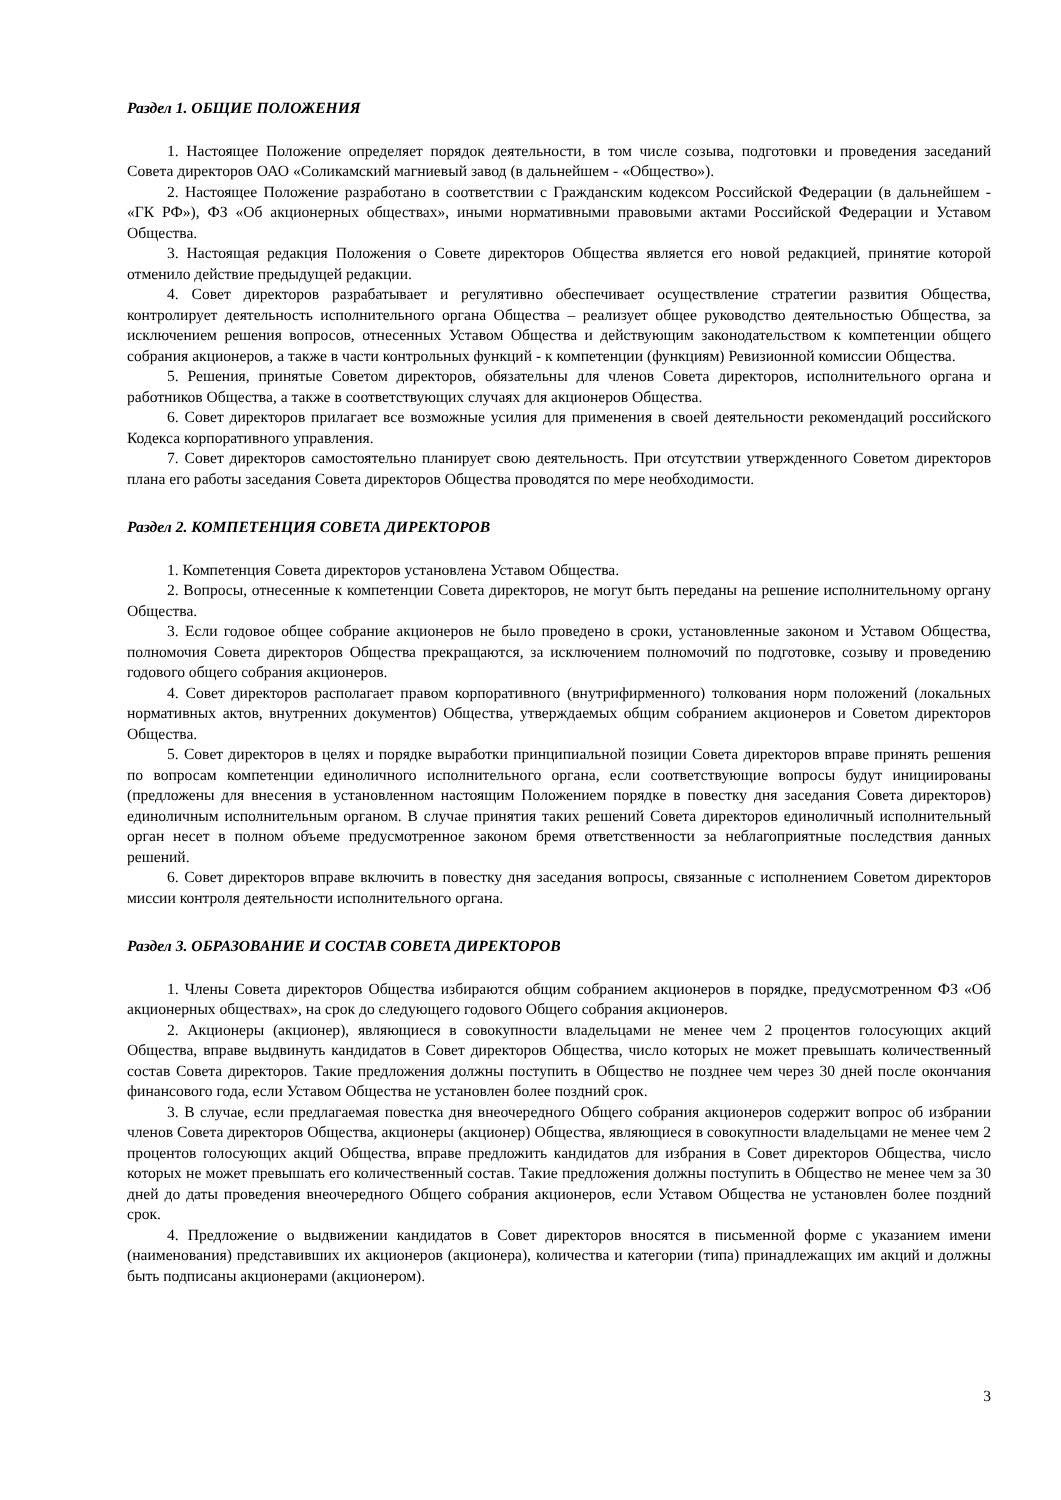Раздел 1. ОБЩИЕ ПОЛОЖЕНИЯ
1. Настоящее Положение определяет порядок деятельности, в том числе созыва, подготовки и проведения заседаний Совета директоров ОАО «Соликамский магниевый завод (в дальнейшем - «Общество»).
2. Настоящее Положение разработано в соответствии с Гражданским кодексом Российской Федерации (в дальнейшем - «ГК РФ»), ФЗ «Об акционерных обществах», иными нормативными правовыми актами Российской Федерации и Уставом Общества.
3. Настоящая редакция Положения о Совете директоров Общества является его новой редакцией, принятие которой отменило действие предыдущей редакции.
4. Совет директоров разрабатывает и регулятивно обеспечивает осуществление стратегии развития Общества, контролирует деятельность исполнительного органа Общества – реализует общее руководство деятельностью Общества, за исключением решения вопросов, отнесенных Уставом Общества и действующим законодательством к компетенции общего собрания акционеров, а также в части контрольных функций - к компетенции (функциям) Ревизионной комиссии Общества.
5. Решения, принятые Советом директоров, обязательны для членов Совета директоров, исполнительного органа и работников Общества, а также в соответствующих случаях для акционеров Общества.
6. Совет директоров прилагает все возможные усилия для применения в своей деятельности рекомендаций российского Кодекса корпоративного управления.
7. Совет директоров самостоятельно планирует свою деятельность. При отсутствии утвержденного Советом директоров плана его работы заседания Совета директоров Общества проводятся по мере необходимости.
Раздел 2. КОМПЕТЕНЦИЯ СОВЕТА ДИРЕКТОРОВ
1. Компетенция Совета директоров установлена Уставом Общества.
2. Вопросы, отнесенные к компетенции Совета директоров, не могут быть переданы на решение исполнительному органу Общества.
3. Если годовое общее собрание акционеров не было проведено в сроки, установленные законом и Уставом Общества, полномочия Совета директоров Общества прекращаются, за исключением полномочий по подготовке, созыву и проведению годового общего собрания акционеров.
4. Совет директоров располагает правом корпоративного (внутрифирменного) толкования норм положений (локальных нормативных актов, внутренних документов) Общества, утверждаемых общим собранием акционеров и Советом директоров Общества.
5. Совет директоров в целях и порядке выработки принципиальной позиции Совета директоров вправе принять решения по вопросам компетенции единоличного исполнительного органа, если соответствующие вопросы будут инициированы (предложены для внесения в установленном настоящим Положением порядке в повестку дня заседания Совета директоров) единоличным исполнительным органом. В случае принятия таких решений Совета директоров единоличный исполнительный орган несет в полном объеме предусмотренное законом бремя ответственности за неблагоприятные последствия данных решений.
6. Совет директоров вправе включить в повестку дня заседания вопросы, связанные с исполнением Советом директоров миссии контроля деятельности исполнительного органа.
Раздел 3. ОБРАЗОВАНИЕ И СОСТАВ СОВЕТА ДИРЕКТОРОВ
1. Члены Совета директоров Общества избираются общим собранием акционеров в порядке, предусмотренном ФЗ «Об акционерных обществах», на срок до следующего годового Общего собрания акционеров.
2. Акционеры (акционер), являющиеся в совокупности владельцами не менее чем 2 процентов голосующих акций Общества, вправе выдвинуть кандидатов в Совет директоров Общества, число которых не может превышать количественный состав Совета директоров. Такие предложения должны поступить в Общество не позднее чем через 30 дней после окончания финансового года, если Уставом Общества не установлен более поздний срок.
3. В случае, если предлагаемая повестка дня внеочередного Общего собрания акционеров содержит вопрос об избрании членов Совета директоров Общества, акционеры (акционер) Общества, являющиеся в совокупности владельцами не менее чем 2 процентов голосующих акций Общества, вправе предложить кандидатов для избрания в Совет директоров Общества, число которых не может превышать его количественный состав. Такие предложения должны поступить в Общество не менее чем за 30 дней до даты проведения внеочередного Общего собрания акционеров, если Уставом Общества не установлен более поздний срок.
4. Предложение о выдвижении кандидатов в Совет директоров вносятся в письменной форме с указанием имени (наименования) представивших их акционеров (акционера), количества и категории (типа) принадлежащих им акций и должны быть подписаны акционерами (акционером).
3